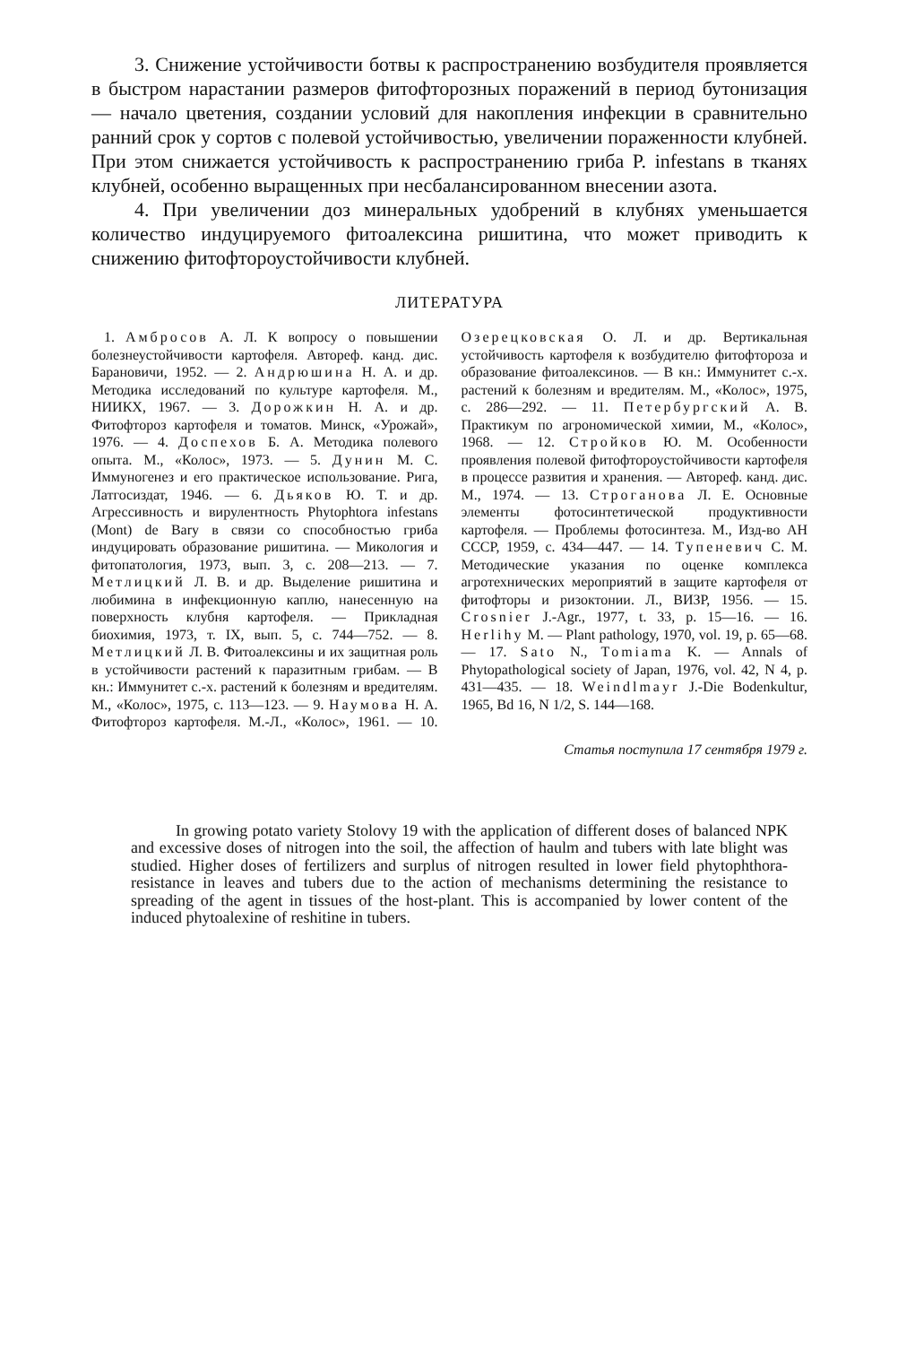3. Снижение устойчивости ботвы к распространению возбудителя проявляется в быстром нарастании размеров фитофторозных поражений в период бутонизация — начало цветения, создании условий для накопления инфекции в сравнительно ранний срок у сортов с полевой устойчивостью, увеличении пораженности клубней. При этом снижается устойчивость к распространению гриба P. infestans в тканях клубней, особенно выращенных при несбалансированном внесении азота.
4. При увеличении доз минеральных удобрений в клубнях уменьшается количество индуцируемого фитоалексина ришитина, что может приводить к снижению фитофтороустойчивости клубней.
ЛИТЕРАТУРА
1. Амбросов А. Л. К вопросу о повышении болезнеустойчивости картофеля. Автореф. канд. дис. Барановичи, 1952. — 2. Андрюшина Н. А. и др. Методика исследований по культуре картофеля. М., НИИКХ, 1967. — 3. Дорожкин Н. А. и др. Фитофтороз картофеля и томатов. Минск, «Урожай», 1976. — 4. Доспехов Б. А. Методика полевого опыта. М., «Колос», 1973. — 5. Дунин М. С. Иммуногенез и его практическое использование. Рига, Латгосиздат, 1946. — 6. Дьяков Ю. Т. и др. Агрессивность и вирулентность Phytophtora infestans (Mont) de Bary в связи со способностью гриба индуцировать образование ришитина. — Микология и фитопатология, 1973, вып. 3, с. 208—213. — 7. Метлицкий Л. В. и др. Выделение ришитина и любимина в инфекционную каплю, нанесенную на поверхность клубня картофеля. — Прикладная биохимия, 1973, т. IX, вып. 5, с. 744—752. — 8. Метлицкий Л. В. Фитоалексины и их защитная роль в устойчивости растений к паразитным грибам. — В кн.: Иммунитет с.-х. растений к болезням и вредителям. М., «Колос», 1975, с. 113—123. — 9. Наумова Н. А. Фитофтороз картофеля. М.-Л., «Колос», 1961. — 10. Озерецковская О. Л. и др. Вертикальная устойчивость картофеля к возбудителю фитофтороза и образование фитоалексинов. — В кн.: Иммунитет с.-х. растений к болезням и вредителям. М., «Колос», 1975, с. 286—292. — 11. Петербургский А. В. Практикум по агрономической химии, М., «Колос», 1968. — 12. Стройков Ю. М. Особенности проявления полевой фитофтороустойчивости картофеля в процессе развития и хранения. — Автореф. канд. дис. М., 1974. — 13. Строганова Л. Е. Основные элементы фотосинтетической продуктивности картофеля. — Проблемы фотосинтеза. М., Изд-во АН СССР, 1959, с. 434—447. — 14. Тупеневич С. М. Методические указания по оценке комплекса агротехнических мероприятий в защите картофеля от фитофторы и ризоктонии. Л., ВИЗР, 1956. — 15. Crosnier J.-Agr., 1977, t. 33, p. 15—16. — 16. Herlihy M. — Plant pathology, 1970, vol. 19, p. 65—68. — 17. Sato N., Tomiama K. — Annals of Phytopathological society of Japan, 1976, vol. 42, N 4, p. 431—435. — 18. Weindlmayr J.-Die Bodenkultur, 1965, Bd 16, N 1/2, S. 144—168.
Статья поступила 17 сентября 1979 г.
In growing potato variety Stolovy 19 with the application of different doses of balanced NPK and excessive doses of nitrogen into the soil, the affection of haulm and tubers with late blight was studied. Higher doses of fertilizers and surplus of nitrogen resulted in lower field phytophthora-resistance in leaves and tubers due to the action of mechanisms determining the resistance to spreading of the agent in tissues of the host-plant. This is accompanied by lower content of the induced phytoalexine of reshitine in tubers.